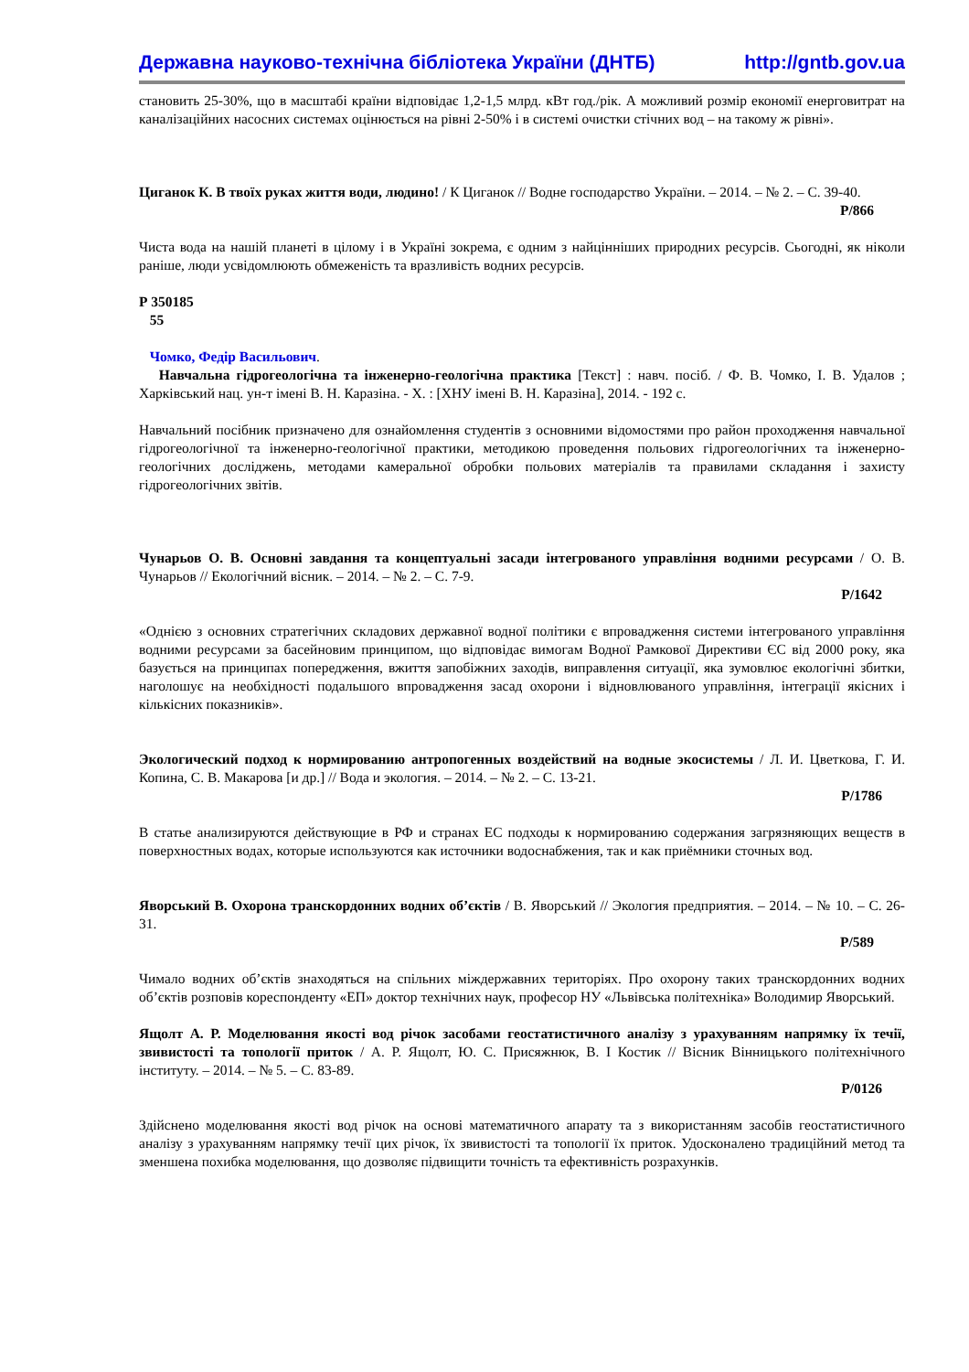Державна науково-технічна бібліотека України (ДНТБ) http://gntb.gov.ua
становить 25-30%, що в масштабі країни відповідає 1,2-1,5 млрд. кВт год./рік. А можливий розмір економії енерговитрат на каналізаційних насосних системах оцінюється на рівні 2-50% і в системі очистки стічних вод – на такому ж рівні».
Циганок К. В твоїх руках життя води, людино! / К Циганок // Водне господарство України. – 2014. – № 2. – С. 39-40.
Р/866
Чиста вода на нашій планеті в цілому і в Україні зокрема, є одним з найцінніших природних ресурсів. Сьогодні, як ніколи раніше, люди усвідомлюють обмеженість та вразливість водних ресурсів.
Р 350185
55
Чомко, Федір Васильович.
Навчальна гідрогеологічна та інженерно-геологічна практика [Текст] : навч. посіб. / Ф. В. Чомко, І. В. Удалов ; Харківський нац. ун-т імені В. Н. Каразіна. - Х. : [ХНУ імені В. Н. Каразіна], 2014. - 192 с.
Навчальний посібник призначено для ознайомлення студентів з основними відомостями про район проходження навчальної гідрогеологічної та інженерно-геологічної практики, методикою проведення польових гідрогеологічних та інженерно-геологічних досліджень, методами камеральної обробки польових матеріалів та правилами складання і захисту гідрогеологічних звітів.
Чунарьов О. В. Основні завдання та концептуальні засади інтегрованого управління водними ресурсами / О. В. Чунарьов // Екологічний вісник. – 2014. – № 2. – С. 7-9.
Р/1642
«Однією з основних стратегічних складових державної водної політики є впровадження системи інтегрованого управління водними ресурсами за басейновим принципом, що відповідає вимогам Водної Рамкової Директиви ЄС від 2000 року, яка базується на принципах попередження, вжиття запобіжних заходів, виправлення ситуації, яка зумовлює екологічні збитки, наголошує на необхідності подальшого впровадження засад охорони і відновлюваного управління, інтеграції якісних і кількісних показників».
Экологический подход к нормированию антропогенных воздействий на водные экосистемы / Л. И. Цветкова, Г. И. Копина, С. В. Макарова [и др.] // Вода и экология. – 2014. – № 2. – С. 13-21.
Р/1786
В статье анализируются действующие в РФ и странах ЕС подходы к нормированию содержания загрязняющих веществ в поверхностных водах, которые используются как источники водоснабжения, так и как приёмники сточных вод.
Яворський В. Охорона транскордонних водних об’єктів / В. Яворський // Экология предприятия. – 2014. – № 10. – С. 26-31.
Р/589
Чимало водних об’єктів знаходяться на спільних міждержавних територіях. Про охорону таких транскордонних водних об’єктів розповів кореспонденту «ЕП» доктор технічних наук, професор НУ «Львівська політехніка» Володимир Яворський.
Ящолт А. Р. Моделювання якості вод річок засобами геостатистичного аналізу з урахуванням напрямку їх течії, звивистості та топології приток / А. Р. Ящолт, Ю. С. Присяжнюк, В. І Костик // Вісник Вінницького політехнічного інституту. – 2014. – № 5. – С. 83-89.
Р/0126
Здійснено моделювання якості вод річок на основі математичного апарату та з використанням засобів геостатистичного аналізу з урахуванням напрямку течії цих річок, їх звивистості та топології їх приток. Удосконалено традиційний метод та зменшена похибка моделювання, що дозволяє підвищити точність та ефективність розрахунків.